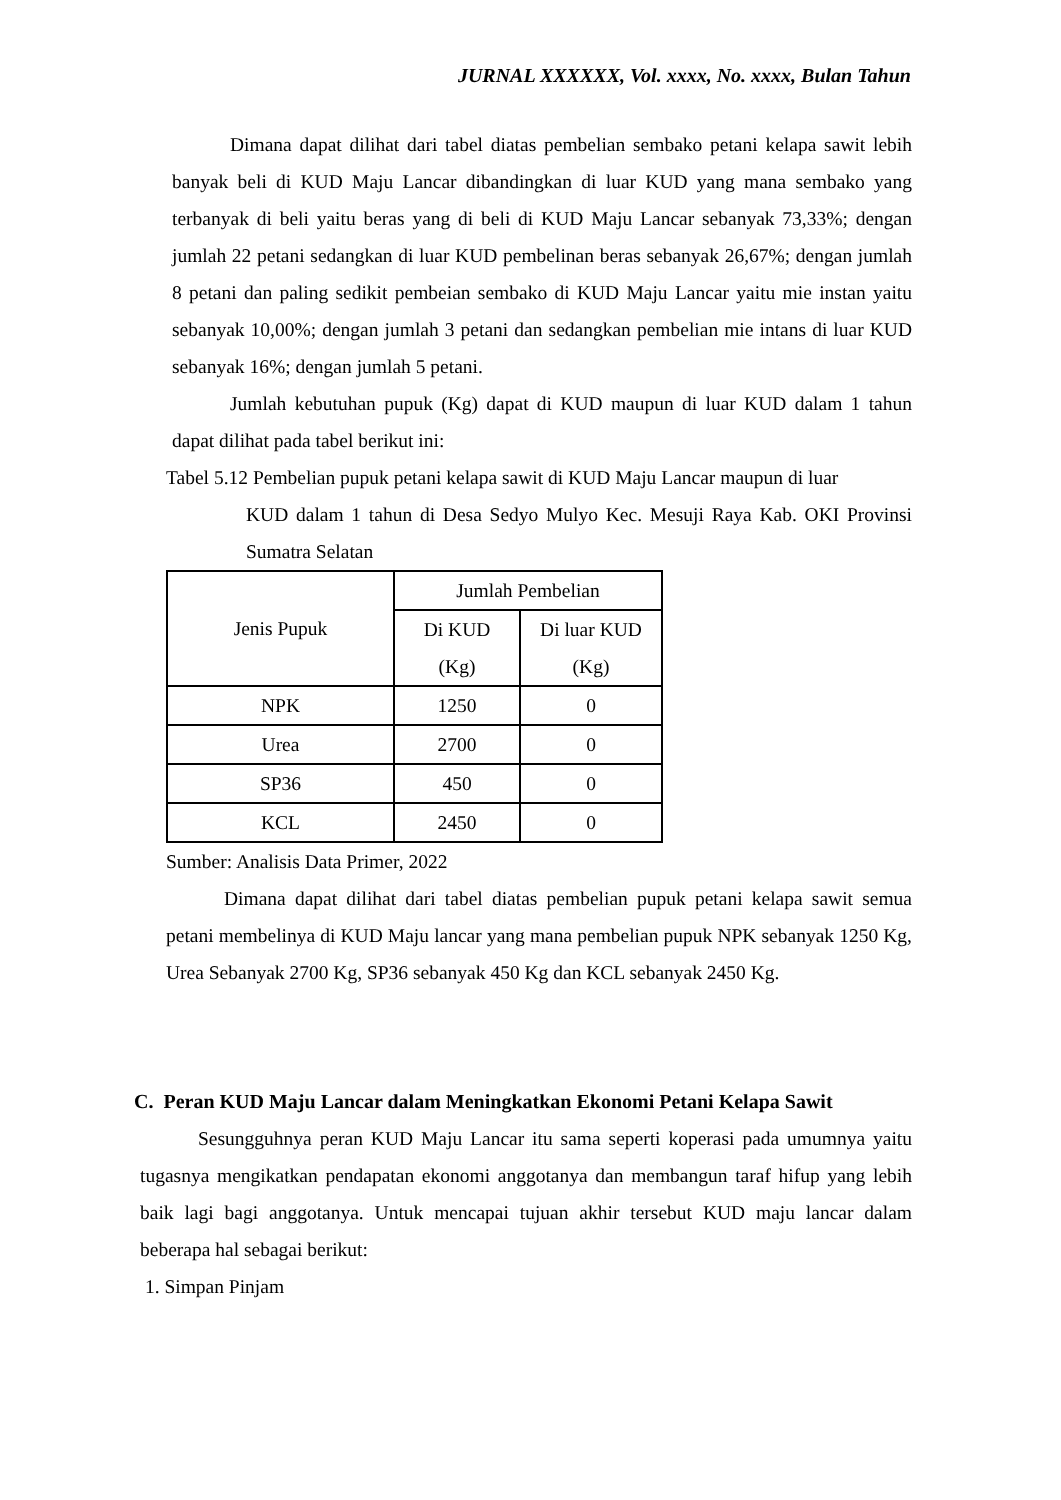JURNAL XXXXXX, Vol. xxxx, No. xxxx, Bulan Tahun
Dimana dapat dilihat dari tabel diatas pembelian sembako petani kelapa sawit lebih banyak beli di KUD Maju Lancar dibandingkan di luar KUD yang mana sembako yang terbanyak di beli yaitu beras yang di beli di KUD Maju Lancar sebanyak 73,33%; dengan jumlah 22 petani sedangkan di luar KUD pembelinan beras sebanyak 26,67%; dengan jumlah 8 petani dan paling sedikit pembeian sembako di KUD Maju Lancar yaitu mie instan yaitu sebanyak 10,00%; dengan jumlah 3 petani dan sedangkan pembelian mie intans di luar KUD sebanyak 16%; dengan jumlah 5 petani.
Jumlah kebutuhan pupuk (Kg) dapat di KUD maupun di luar KUD dalam 1 tahun dapat dilihat pada tabel berikut ini:
Tabel 5.12 Pembelian pupuk petani kelapa sawit di KUD Maju Lancar maupun di luar
KUD dalam 1 tahun di Desa Sedyo Mulyo Kec. Mesuji Raya Kab. OKI Provinsi Sumatra Selatan
| Jenis Pupuk | Jumlah Pembelian | |
| | Di KUD (Kg) | Di luar KUD (Kg) |
| NPK | 1250 | 0 |
| Urea | 2700 | 0 |
| SP36 | 450 | 0 |
| KCL | 2450 | 0 |
Sumber: Analisis Data Primer, 2022
Dimana dapat dilihat dari tabel diatas pembelian pupuk petani kelapa sawit semua petani membelinya di KUD Maju lancar yang mana pembelian pupuk NPK sebanyak 1250 Kg, Urea Sebanyak 2700 Kg, SP36 sebanyak 450 Kg dan KCL sebanyak 2450 Kg.
C. Peran KUD Maju Lancar dalam Meningkatkan Ekonomi Petani Kelapa Sawit
Sesungguhnya peran KUD Maju Lancar itu sama seperti koperasi pada umumnya yaitu tugasnya mengikatkan pendapatan ekonomi anggotanya dan membangun taraf hifup yang lebih baik lagi bagi anggotanya. Untuk mencapai tujuan akhir tersebut KUD maju lancar dalam beberapa hal sebagai berikut:
1. Simpan Pinjam